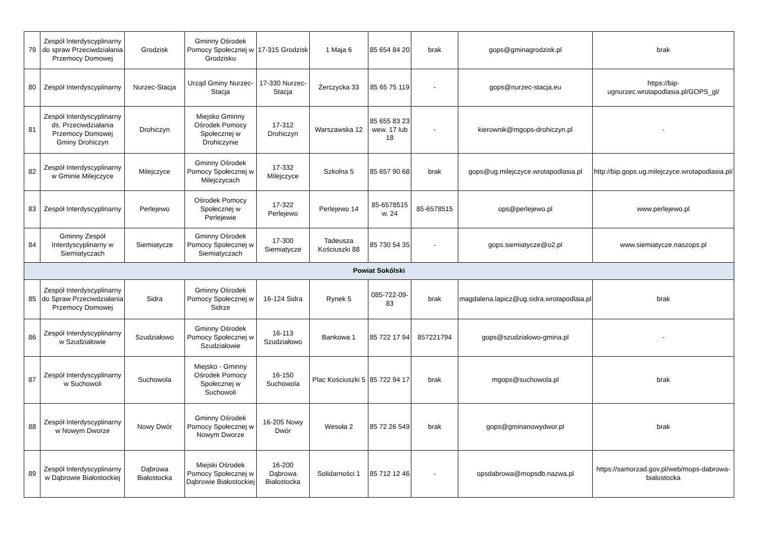| 79 | Zespół Interdyscyplinarny do spraw Przeciwdziałania Przemocy Domowej | Grodzisk | Gminny Ośrodek Pomocy Społecznej w Grodzisku | 17-315 Grodzisk | 1 Maja 6 | 85 654 84 20 | brak | gops@gminagrodzisk.pl | brak |
| 80 | Zespół Interdyscyplinarny | Nurzec-Stacja | Urząd Gminy Nurzec-Stacja | 17-330 Nurzec-Stacja | Żerczycka 33 | 85 65 75 119 | - | gops@nurzec-stacja.eu | https://bip-ugnurzec.wrotapodlasia.pl/GOPS_gl/ |
| 81 | Zespół Interdyscyplinarny ds. Przeciwdziałania Przemocy Domowej Gminy Drohiczyn | Drohiczyn | Miejsko Gminny Ośrodek Pomocy Społecznej w Drohiczynie | 17-312 Drohiczyn | Warszawska 12 | 85 655 83 23 wew. 17 lub 18 | - | kierownik@mgops-drohiczyn.pl | - |
| 82 | Zespół Interdyscyplinarny w Gminie Milejczyce | Milejczyce | Gminny Ośrodek Pomocy Społecznej w Milejczycach | 17-332 Milejczyce | Szkolna 5 | 85 657 90 68 | brak | gops@ug.milejczyce.wrotapodlasia.pl | http://bip.gops.ug.milejczyce.wrotapodlasia.pl/ |
| 83 | Zespół Interdyscyplinarny | Perlejewo | Ośrodek Pomocy Społecznej w Perlejewie | 17-322 Perlejewo | Perlejewo 14 | 85-6578515 w. 24 | 85-6578515 | ops@perlejewo.pl | www.perlejewo.pl |
| 84 | Gminny Zespół Interdyscyplinarny w Siemiatyczach | Siemiatycze | Gminny Ośrodek Pomocy Społecznej w Siemiatyczach | 17-300 Siemiatycze | Tadeusza Kościuszki 88 | 85 730 54 35 | - | gops.siemiatycze@o2.pl | www.siemiatycze.naszops.pl |
| Powiat Sokólski | | | | | | | | | |
| 85 | Zespół Interdyscyplinarny do Spraw Przeciwdziałania Przemocy Domowej | Sidra | Gminny Ośrodek Pomocy Społecznej w Sidrze | 16-124 Sidra | Rynek 5 | 085-722-09-83 | brak | magdalena.lapicz@ug.sidra.wrotapodlaia.pl | brak |
| 86 | Zespół Interdyscyplinarny w Szudziałowie | Szudziałowo | Gminny Ośrodek Pomocy Społecznej w Szudziałowie | 16-113 Szudziałowo | Bankowa 1 | 85 722 17 94 | 857221794 | gops@szudzialowo-gmina.pl | - |
| 87 | Zespół Interdyscyplinarny w Suchowoli | Suchowola | Miejsko - Gminny Ośrodek Pomocy Społecznej w Suchowoli | 16-150 Suchowola | Plac Kościuszki 5 | 85 722 94 17 | brak | mgops@suchowola.pl | brak |
| 88 | Zespół Interdyscyplinarny w Nowym Dworze | Nowy Dwór | Gminny Ośrodek Pomocy Społecznej w Nowym Dworze | 16-205 Nowy Dwór | Wesoła 2 | 85 72 26 549 | brak | gops@gminanowydwor.pl | brak |
| 89 | Zespół Interdyscyplinarny w Dąbrowie Białostockiej | Dąbrowa Białostocka | Miejski Ośrodek Pomocy Społecznej w Dąbrowie Białostockiej | 16-200 Dąbrowa Białostocka | Solidarności 1 | 85 712 12 46 | - | opsdabrowa@mopsdb.nazwa.pl | https://samorzad.gov.pl/web/mops-dabrowa-bialostocka |